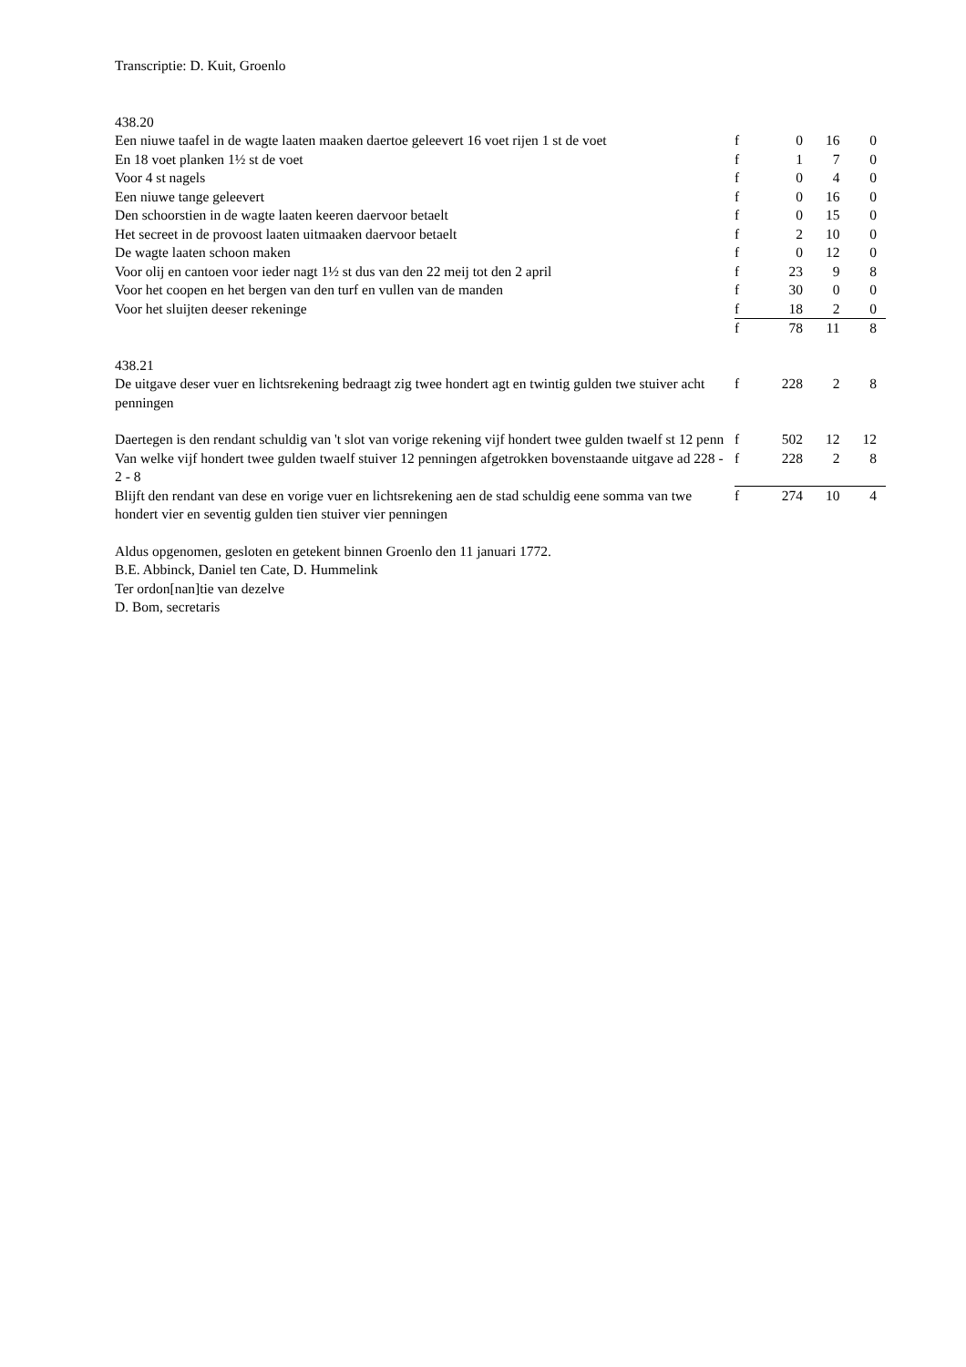Transcriptie: D. Kuit, Groenlo
438.20
| Een niuwe taafel in de wagte laaten maaken daertoe geleevert 16 voet rijen 1 st de voet | f | 0 | 16 | 0 |
| En 18 voet planken 1½ st de voet | f | 1 | 7 | 0 |
| Voor 4 st nagels | f | 0 | 4 | 0 |
| Een niuwe tange geleevert | f | 0 | 16 | 0 |
| Den schoorstien in de wagte laaten keeren daervoor betaelt | f | 0 | 15 | 0 |
| Het secreet in de provoost laaten uitmaaken daervoor betaelt | f | 2 | 10 | 0 |
| De wagte laaten schoon maken | f | 0 | 12 | 0 |
| Voor olij en cantoen voor ieder nagt 1½ st dus van den 22 meij tot den 2 april | f | 23 | 9 | 8 |
| Voor het coopen en het bergen van den turf en vullen van de manden | f | 30 | 0 | 0 |
| Voor het sluijten deeser rekeninge | f | 18 | 2 | 0 |
| | f | 78 | 11 | 8 |
438.21
| De uitgave deser vuer en lichtsrekening bedraagt zig twee hondert agt en twintig gulden twe stuiver acht penningen | f | 228 | 2 | 8 |
| Daertegen is den rendant schuldig van 't slot van vorige rekening vijf hondert twee gulden twaelf st 12 penn | f | 502 | 12 | 12 |
| Van welke vijf hondert twee gulden twaelf stuiver 12 penningen afgetrokken bovenstaande uitgave ad 228 - 2 - 8 | f | 228 | 2 | 8 |
| Blijft den rendant van dese en vorige vuer en lichtsrekening aen de stad schuldig eene somma van twe hondert vier en seventig gulden tien stuiver vier penningen | f | 274 | 10 | 4 |
Aldus opgenomen, gesloten en getekent binnen Groenlo den 11 januari 1772.
B.E. Abbinck, Daniel ten Cate, D. Hummelink
Ter ordon[nan]tie van dezelve
D. Bom, secretaris